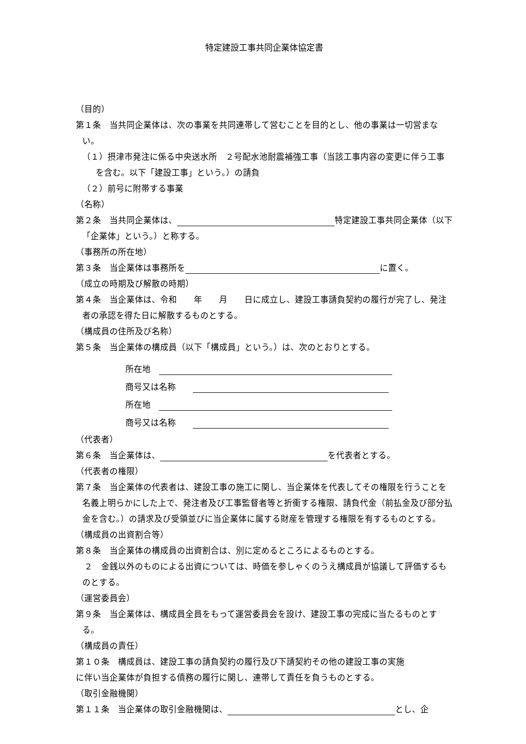特定建設工事共同企業体協定書
（目的）
第１条　当共同企業体は、次の事業を共同連帯して営むことを目的とし、他の事業は一切営まない。
（１）摂津市発注に係る中央送水所　２号配水池耐震補強工事（当該工事内容の変更に伴う工事を含む。以下「建設工事」という。）の請負
（２）前号に附帯する事業
（名称）
第２条　当共同企業体は、 特定建設工事共同企業体（以下「企業体」という。）と称する。
（事務所の所在地）
第３条　当企業体は事務所を に置く。
（成立の時期及び解散の時期）
第４条　当企業体は、令和　　年　　月　　日に成立し、建設工事請負契約の履行が完了し、発注者の承認を得た日に解散するものとする。
（構成員の住所及び名称）
第５条　当企業体の構成員（以下「構成員」という。）は、次のとおりとする。
所在地　
商号又は名称　　
所在地　
商号又は名称　　
（代表者）
第６条　当企業体は、 を代表者とする。
（代表者の権限）
第７条　当企業体の代表者は、建設工事の施工に関し、当企業体を代表してその権限を行うことを名義上明らかにした上で、発注者及び工事監督者等と折衝する権限、請負代金（前払金及び部分払金を含む。）の請求及び受領並びに当企業体に属する財産を管理する権限を有するものとする。
（構成員の出資割合等）
第８条　当企業体の構成員の出資割合は、別に定めるところによるものとする。
　２　金銭以外のものによる出資については、時価を参しゃくのうえ構成員が協議して評価するものとする。
（運営委員会）
第９条　当企業体は、構成員全員をもって運営委員会を設け、建設工事の完成に当たるものとする。
（構成員の責任）
第１０条　構成員は、建設工事の請負契約の履行及び下請契約その他の建設工事の実施
に伴い当企業体が負担する債務の履行に関し、連帯して責任を負うものとする。
（取引金融機関）
第１１条　当企業体の取引金融機関は、 とし、企